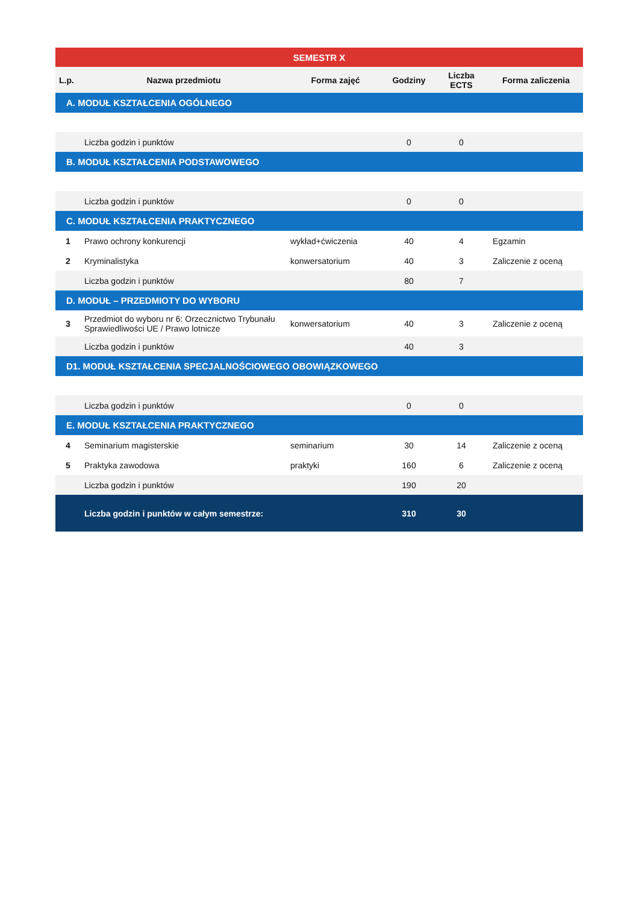| SEMESTR X | | | | | |
| --- | --- | --- | --- | --- | --- |
| L.p. | Nazwa przedmiotu | Forma zajęć | Godziny | Liczba ECTS | Forma zaliczenia |
| A. MODUŁ KSZTAŁCENIA OGÓLNEGO | | | | | |
| | Liczba godzin i punktów | | 0 | 0 | |
| B. MODUŁ KSZTAŁCENIA PODSTAWOWEGO | | | | | |
| | Liczba godzin i punktów | | 0 | 0 | |
| C. MODUŁ KSZTAŁCENIA PRAKTYCZNEGO | | | | | |
| 1 | Prawo ochrony konkurencji | wykład+ćwiczenia | 40 | 4 | Egzamin |
| 2 | Kryminalistyka | konwersatorium | 40 | 3 | Zaliczenie z oceną |
| | Liczba godzin i punktów | | 80 | 7 | |
| D. MODUŁ – PRZEDMIOTY DO WYBORU | | | | | |
| 3 | Przedmiot do wyboru nr 6: Orzecznictwo Trybunału Sprawiedliwości UE / Prawo lotnicze | konwersatorium | 40 | 3 | Zaliczenie z oceną |
| | Liczba godzin i punktów | | 40 | 3 | |
| D1. MODUŁ KSZTAŁCENIA SPECJALNOŚCIOWEGO OBOWIĄZKOWEGO | | | | | |
| | Liczba godzin i punktów | | 0 | 0 | |
| E. MODUŁ KSZTAŁCENIA PRAKTYCZNEGO | | | | | |
| 4 | Seminarium magisterskie | seminarium | 30 | 14 | Zaliczenie z oceną |
| 5 | Praktyka zawodowa | praktyki | 160 | 6 | Zaliczenie z oceną |
| | Liczba godzin i punktów | | 190 | 20 | |
| | Liczba godzin i punktów w całym semestrze: | | 310 | 30 | |